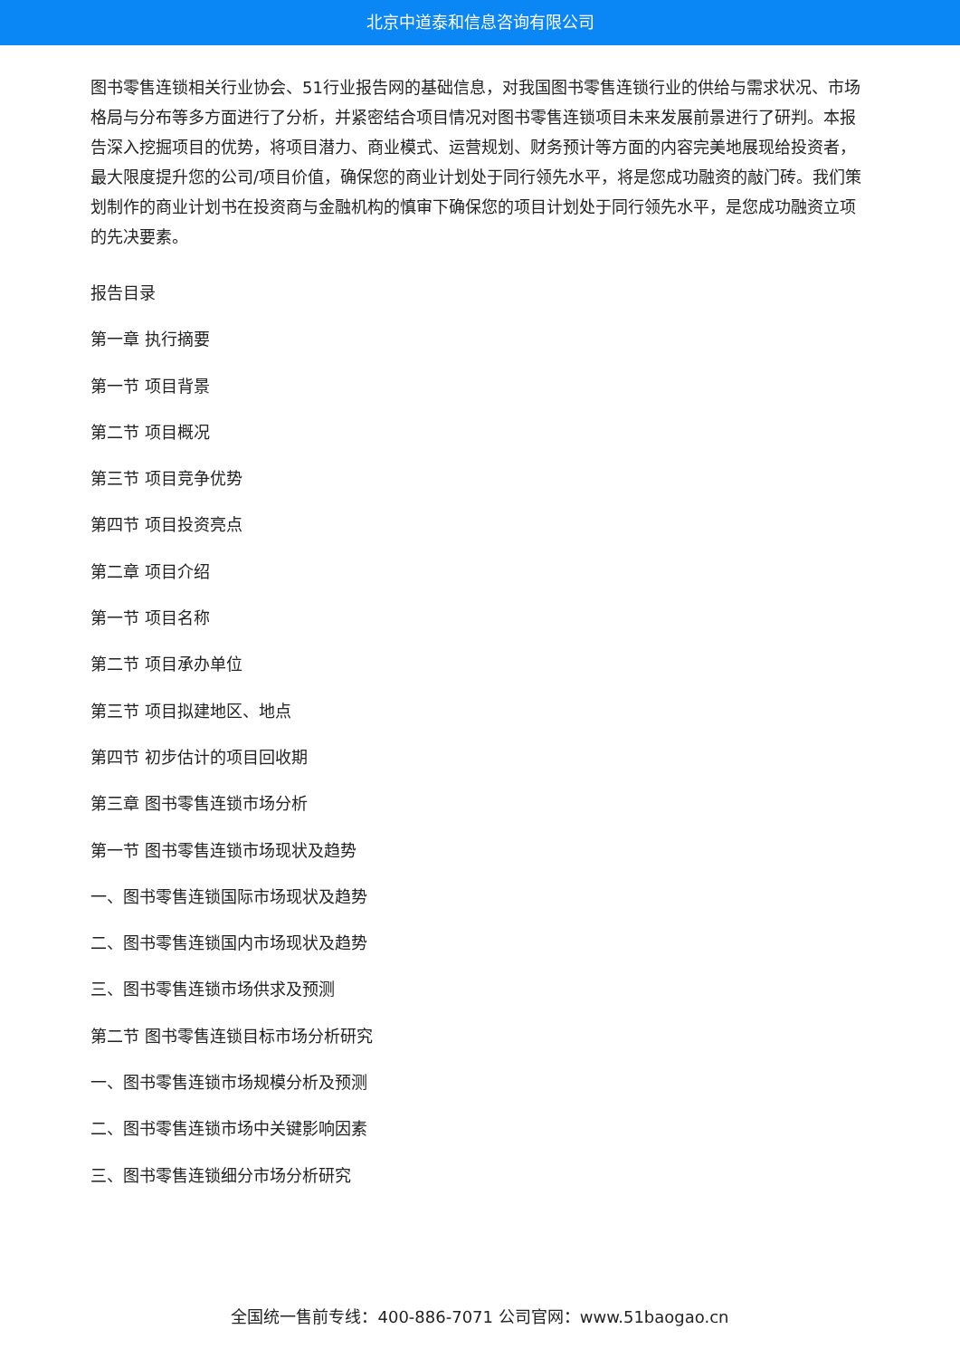北京中道泰和信息咨询有限公司
图书零售连锁相关行业协会、51行业报告网的基础信息，对我国图书零售连锁行业的供给与需求状况、市场格局与分布等多方面进行了分析，并紧密结合项目情况对图书零售连锁项目未来发展前景进行了研判。本报告深入挖掘项目的优势，将项目潜力、商业模式、运营规划、财务预计等方面的内容完美地展现给投资者，最大限度提升您的公司/项目价值，确保您的商业计划处于同行领先水平，将是您成功融资的敲门砖。我们策划制作的商业计划书在投资商与金融机构的慎审下确保您的项目计划处于同行领先水平，是您成功融资立项的先决要素。
报告目录
第一章 执行摘要
第一节 项目背景
第二节 项目概况
第三节 项目竞争优势
第四节 项目投资亮点
第二章 项目介绍
第一节 项目名称
第二节 项目承办单位
第三节 项目拟建地区、地点
第四节 初步估计的项目回收期
第三章 图书零售连锁市场分析
第一节 图书零售连锁市场现状及趋势
一、图书零售连锁国际市场现状及趋势
二、图书零售连锁国内市场现状及趋势
三、图书零售连锁市场供求及预测
第二节 图书零售连锁目标市场分析研究
一、图书零售连锁市场规模分析及预测
二、图书零售连锁市场中关键影响因素
三、图书零售连锁细分市场分析研究
全国统一售前专线：400-886-7071 公司官网：www.51baogao.cn